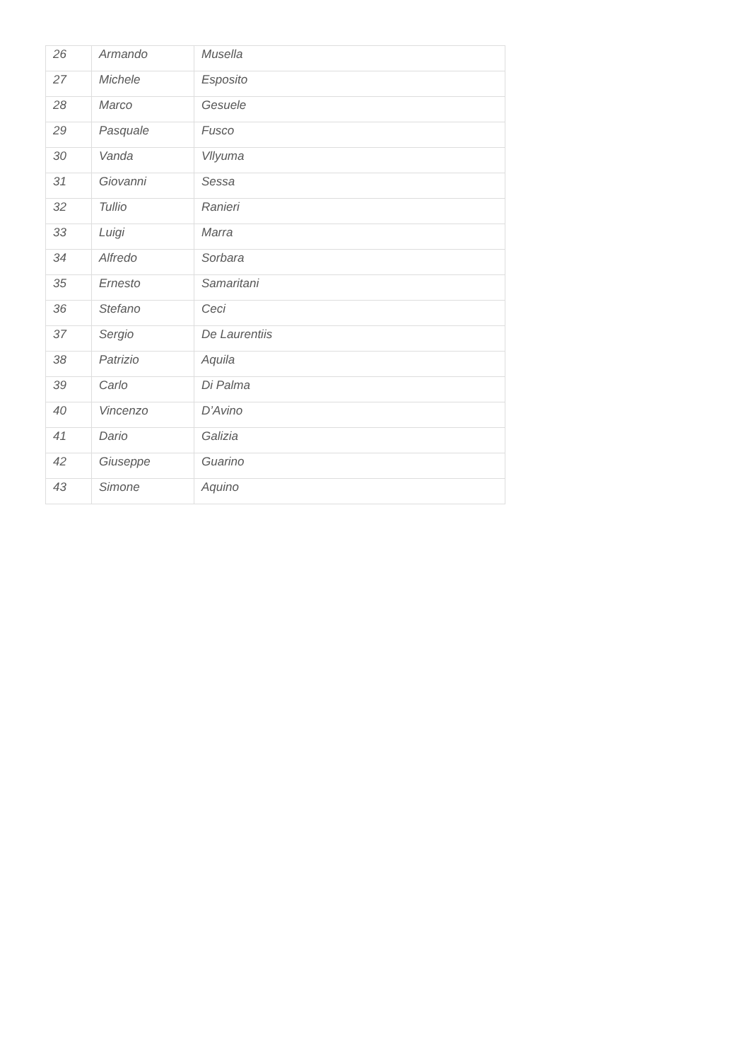| 26 | Armando | Musella |
| 27 | Michele | Esposito |
| 28 | Marco | Gesuele |
| 29 | Pasquale | Fusco |
| 30 | Vanda | Vllyuma |
| 31 | Giovanni | Sessa |
| 32 | Tullio | Ranieri |
| 33 | Luigi | Marra |
| 34 | Alfredo | Sorbara |
| 35 | Ernesto | Samaritani |
| 36 | Stefano | Ceci |
| 37 | Sergio | De Laurentiis |
| 38 | Patrizio | Aquila |
| 39 | Carlo | Di Palma |
| 40 | Vincenzo | D’Avino |
| 41 | Dario | Galizia |
| 42 | Giuseppe | Guarino |
| 43 | Simone | Aquino |